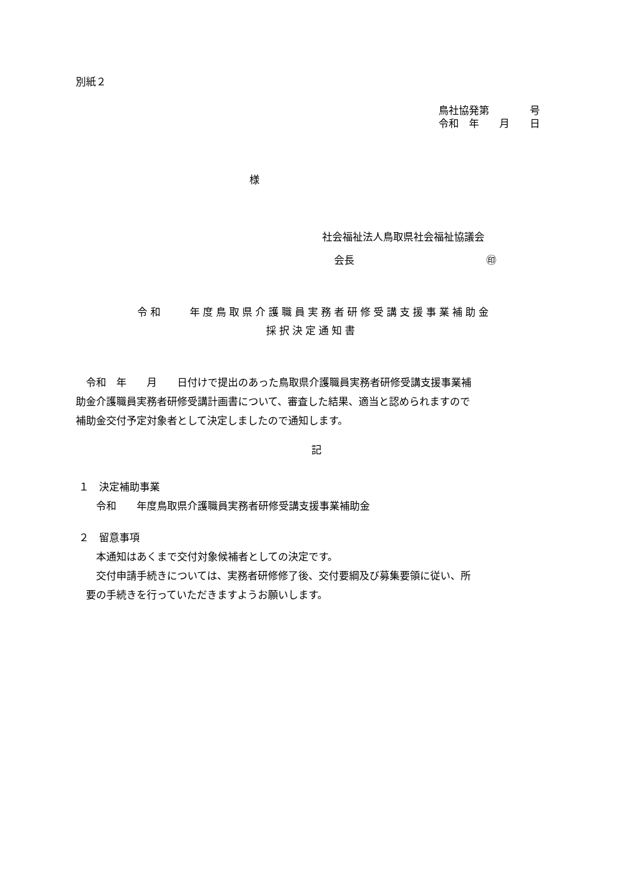別紙２
鳥社協発第　　　　号 令和　年　　月　　日
様
社会福祉法人鳥取県社会福祉協議会
会長　　　　　　　　　　　　　㊞
令和　　年度鳥取県介護職員実務者研修受講支援事業補助金
採択決定通知書
　令和　年　　月　　日付けで提出のあった鳥取県介護職員実務者研修受講支援事業補 助金介護職員実務者研修受講計画書について、審査した結果、適当と認められますので 補助金交付予定対象者として決定しましたので通知します。
記
１　決定補助事業 　　令和　　年度鳥取県介護職員実務者研修受講支援事業補助金
２　留意事項 　　本通知はあくまで交付対象候補者としての決定です。 　　交付申請手続きについては、実務者研修修了後、交付要綱及び募集要領に従い、所 　要の手続きを行っていただきますようお願いします。